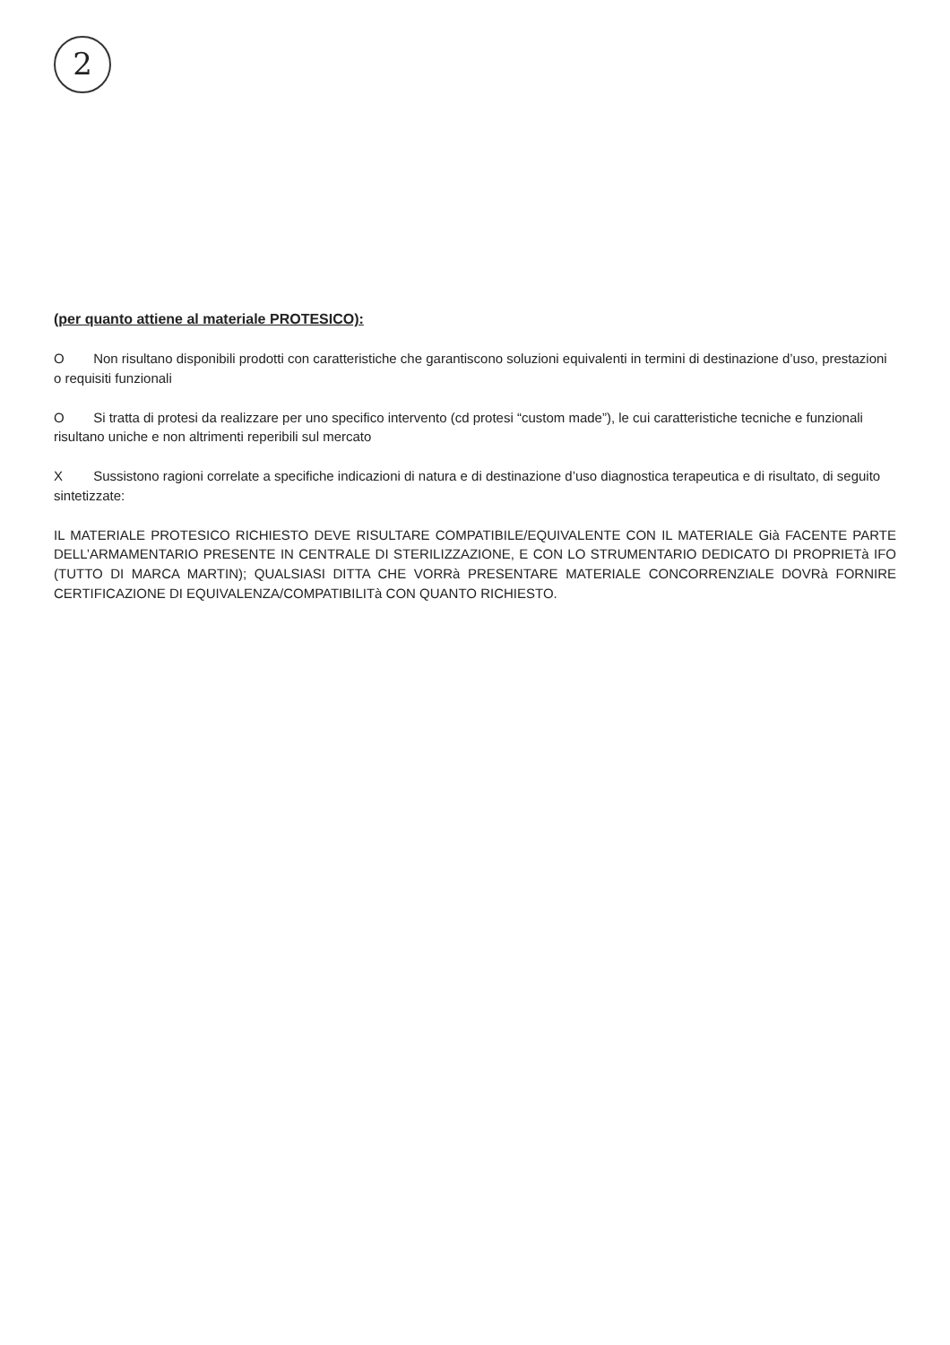2
(per quanto attiene al materiale PROTESICO):
O Non risultano disponibili prodotti con caratteristiche che garantiscono soluzioni equivalenti in termini di destinazione d’uso, prestazioni o requisiti funzionali
O Si tratta di protesi da realizzare per uno specifico intervento (cd protesi “custom made”), le cui caratteristiche tecniche e funzionali risultano uniche e non altrimenti reperibili sul mercato
X Sussistono ragioni correlate a specifiche indicazioni di natura e di destinazione d’uso diagnostica terapeutica e di risultato, di seguito sintetizzate:
IL MATERIALE PROTESICO RICHIESTO DEVE RISULTARE COMPATIBILE/EQUIVALENTE CON IL MATERIALE Già FACENTE PARTE DELL’ARMAMENTARIO PRESENTE IN CENTRALE DI STERILIZZAZIONE, E CON LO STRUMENTARIO DEDICATO DI PROPRIETà IFO (TUTTO DI MARCA MARTIN); QUALSIASI DITTA CHE VORRà PRESENTARE MATERIALE CONCORRENZIALE DOVRà FORNIRE CERTIFICAZIONE DI EQUIVALENZA/COMPATIBILITà CON QUANTO RICHIESTO.